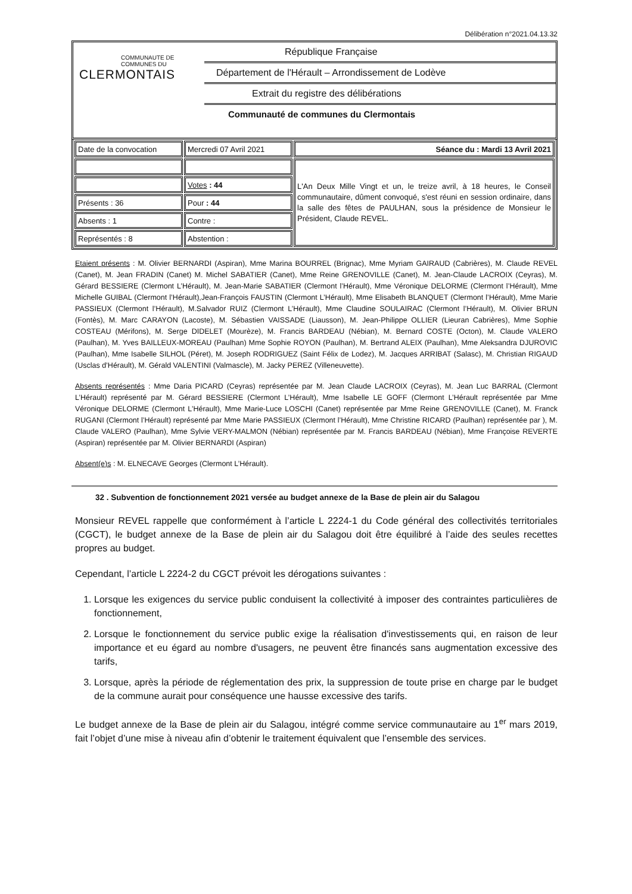Délibération n°2021.04.13.32
COMMUNAUTE DE
COMMUNES DU
CLERMONTAIS
République Française
Département de l'Hérault – Arrondissement de Lodève
Extrait du registre des délibérations
Communauté de communes du Clermontais
| Date de la convocation | Mercredi 07 Avril 2021 | Séance du : Mardi 13 Avril 2021 |
| | | L'An Deux Mille Vingt et un, le treize avril, à 18 heures, le Conseil communautaire, dûment convoqué, s'est réuni en session ordinaire, dans la salle des fêtes de PAULHAN, sous la présidence de Monsieur le Président, Claude REVEL. |
| | Votes : 44 | |
| Présents : 36 | Pour : 44 | |
| Absents : 1 | Contre : | |
| Représentés : 8 | Abstention : | |
Etaient présents : M. Olivier BERNARDI (Aspiran), Mme Marina BOURREL (Brignac), Mme Myriam GAIRAUD (Cabrières), M. Claude REVEL (Canet), M. Jean FRADIN (Canet) M. Michel SABATIER (Canet), Mme Reine GRENOVILLE (Canet), M. Jean-Claude LACROIX (Ceyras), M. Gérard BESSIERE (Clermont L’Hérault), M. Jean-Marie SABATIER (Clermont l’Hérault), Mme Véronique DELORME (Clermont l’Hérault), Mme Michelle GUIBAL (Clermont l’Hérault),Jean-François FAUSTIN (Clermont L’Hérault), Mme Elisabeth BLANQUET (Clermont l’Hérault), Mme Marie PASSIEUX (Clermont l’Hérault), M.Salvador RUIZ (Clermont L’Hérault), Mme Claudine SOULAIRAC (Clermont l’Hérault), M. Olivier BRUN (Fontès), M. Marc CARAYON (Lacoste), M. Sébastien VAISSADE (Liausson), M. Jean-Philippe OLLIER (Lieuran Cabrières), Mme Sophie COSTEAU (Mérifons), M. Serge DIDELET (Mourèze), M. Francis BARDEAU (Nébian), M. Bernard COSTE (Octon), M. Claude VALERO (Paulhan), M. Yves BAILLEUX-MOREAU (Paulhan) Mme Sophie ROYON (Paulhan), M. Bertrand ALEIX (Paulhan), Mme Aleksandra DJUROVIC (Paulhan), Mme Isabelle SILHOL (Péret), M. Joseph RODRIGUEZ (Saint Félix de Lodez), M. Jacques ARRIBAT (Salasc), M. Christian RIGAUD (Usclas d’Hérault), M. Gérald VALENTINI (Valmascle), M. Jacky PEREZ (Villeneuvette).
Absents représentés : Mme Daria PICARD (Ceyras) représentée par M. Jean Claude LACROIX (Ceyras), M. Jean Luc BARRAL (Clermont L’Hérault) représenté par M. Gérard BESSIERE (Clermont L’Hérault), Mme Isabelle LE GOFF (Clermont L’Hérault représentée par Mme Véronique DELORME (Clermont L’Hérault), Mme Marie-Luce LOSCHI (Canet) représentée par Mme Reine GRENOVILLE (Canet), M. Franck RUGANI (Clermont l’Hérault) représenté par Mme Marie PASSIEUX (Clermont l’Hérault), Mme Christine RICARD (Paulhan) représentée par ), M. Claude VALERO (Paulhan), Mme Sylvie VERY-MALMON (Nébian) représentée par M. Francis BARDEAU (Nébian), Mme Françoise REVERTE (Aspiran) représentée par M. Olivier BERNARDI (Aspiran)
Absent(e)s : M. ELNECAVE Georges (Clermont L’Hérault).
32 . Subvention de fonctionnement 2021 versée au budget annexe de la Base de plein air du Salagou
Monsieur REVEL rappelle que conformément à l’article L 2224-1 du Code général des collectivités territoriales (CGCT), le budget annexe de la Base de plein air du Salagou doit être équilibré à l’aide des seules recettes propres au budget.
Cependant, l’article L 2224-2 du CGCT prévoit les dérogations suivantes :
1. Lorsque les exigences du service public conduisent la collectivité à imposer des contraintes particulières de fonctionnement,
2. Lorsque le fonctionnement du service public exige la réalisation d'investissements qui, en raison de leur importance et eu égard au nombre d'usagers, ne peuvent être financés sans augmentation excessive des tarifs,
3. Lorsque, après la période de réglementation des prix, la suppression de toute prise en charge par le budget de la commune aurait pour conséquence une hausse excessive des tarifs.
Le budget annexe de la Base de plein air du Salagou, intégré comme service communautaire au 1<sup>er</sup> mars 2019, fait l’objet d’une mise à niveau afin d’obtenir le traitement équivalent que l’ensemble des services.